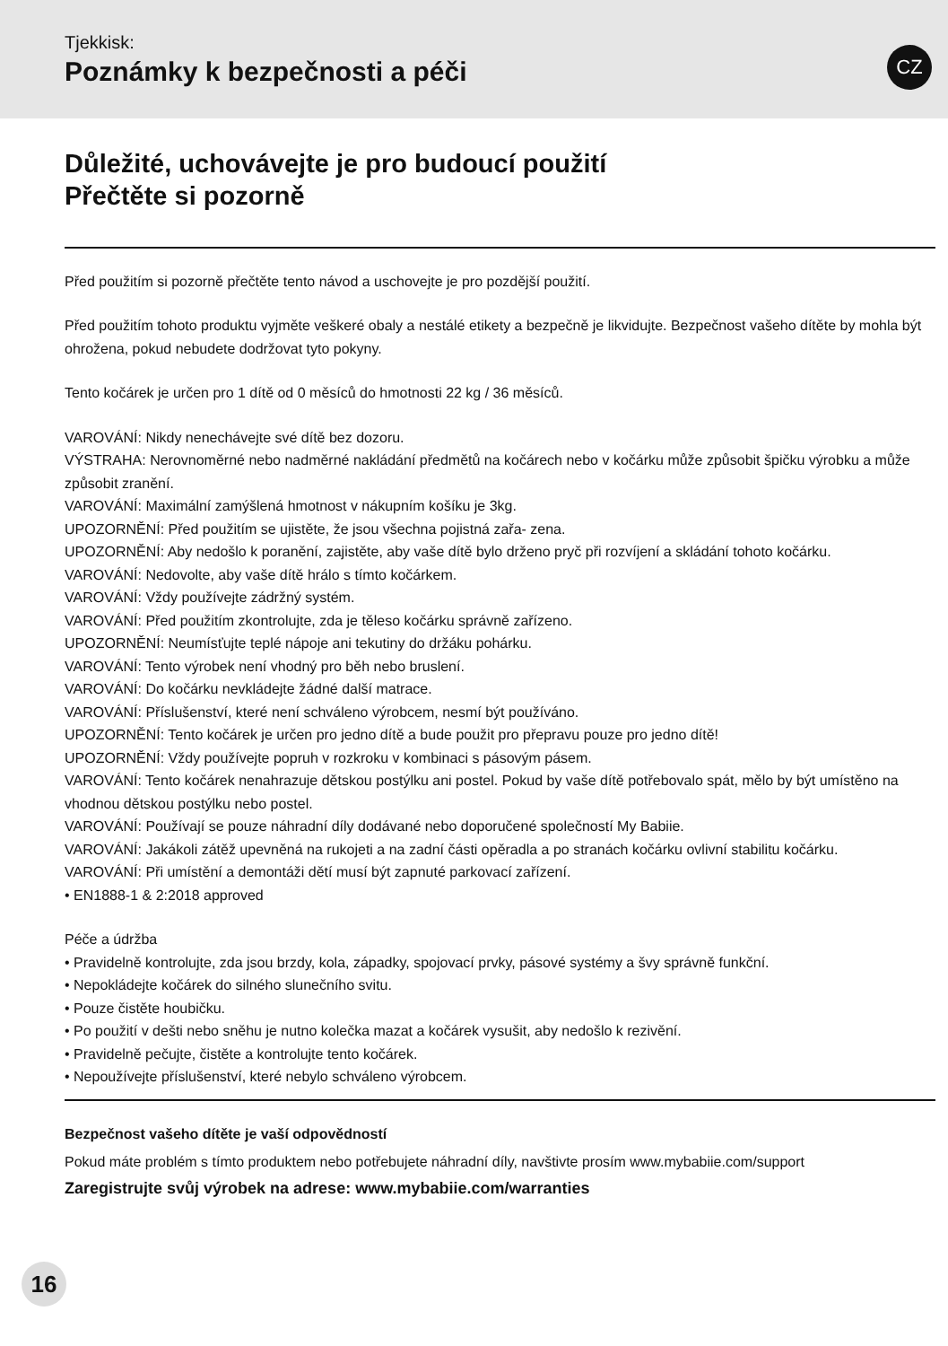Tjekkisk:
Poznámky k bezpečnosti a péči
CZ
Důležité, uchovávejte je pro budoucí použití
Přečtěte si pozorně
Před použitím si pozorně přečtěte tento návod a uschovejte je pro pozdější použití.
Před použitím tohoto produktu vyjměte veškeré obaly a nestálé etikety a bezpečně je likvidujte. Bezpečnost vašeho dítěte by mohla být ohrožena, pokud nebudete dodržovat tyto pokyny.
Tento kočárek je určen pro 1 dítě od 0 měsíců do hmotnosti 22 kg / 36 měsíců.
VAROVÁNÍ: Nikdy nenechávejte své dítě bez dozoru.
VÝSTRAHA: Nerovnoměrné nebo nadměrné nakládání předmětů na kočárech nebo v kočárku může způsobit špičku výrobku a může způsobit zranění.
VAROVÁNÍ: Maximální zamýšlená hmotnost v nákupním košíku je 3kg.
UPOZORNĚNÍ: Před použitím se ujistěte, že jsou všechna pojistná zařa- zena.
UPOZORNĚNÍ: Aby nedošlo k poranění, zajistěte, aby vaše dítě bylo drženo pryč při rozvíjení a skládání tohoto kočárku.
VAROVÁNÍ: Nedovolte, aby vaše dítě hrálo s tímto kočárkem.
VAROVÁNÍ: Vždy používejte zádržný systém.
VAROVÁNÍ: Před použitím zkontrolujte, zda je těleso kočárku správně zařízeno.
UPOZORNĚNÍ: Neumísťujte teplé nápoje ani tekutiny do držáku pohárku.
VAROVÁNÍ: Tento výrobek není vhodný pro běh nebo bruslení.
VAROVÁNÍ: Do kočárku nevkládejte žádné další matrace.
VAROVÁNÍ: Příslušenství, které není schváleno výrobcem, nesmí být používáno.
UPOZORNĚNÍ: Tento kočárek je určen pro jedno dítě a bude použit pro přepravu pouze pro jedno dítě!
UPOZORNĚNÍ: Vždy používejte popruh v rozkroku v kombinaci s pásovým pásem.
VAROVÁNÍ: Tento kočárek nenahrazuje dětskou postýlku ani postel. Pokud by vaše dítě potřebovalo spát, mělo by být umístěno na vhodnou dětskou postýlku nebo postel.
VAROVÁNÍ: Používají se pouze náhradní díly dodávané nebo doporučené společností My Babiie.
VAROVÁNÍ: Jakákoli zátěž upevněná na rukojeti a na zadní části opěradla a po stranách kočárku ovlivní stabilitu kočárku.
VAROVÁNÍ: Při umístění a demontáži dětí musí být zapnuté parkovací zařízení.
• EN1888-1 & 2:2018 approved
Péče a údržba
• Pravidelně kontrolujte, zda jsou brzdy, kola, západky, spojovací prvky, pásové systémy a švy správně funkční.
• Nepokládejte kočárek do silného slunečního svitu.
• Pouze čistěte houbičku.
• Po použití v dešti nebo sněhu je nutno kolečka mazat a kočárek vysušit, aby nedošlo k rezivění.
• Pravidelně pečujte, čistěte a kontrolujte tento kočárek.
• Nepoužívejte příslušenství, které nebylo schváleno výrobcem.
Bezpečnost vašeho dítěte je vaší odpovědností
Pokud máte problém s tímto produktem nebo potřebujete náhradní díly, navštivte prosím www.mybabiie.com/support
Zaregistrujte svůj výrobek na adrese: www.mybabiie.com/warranties
16